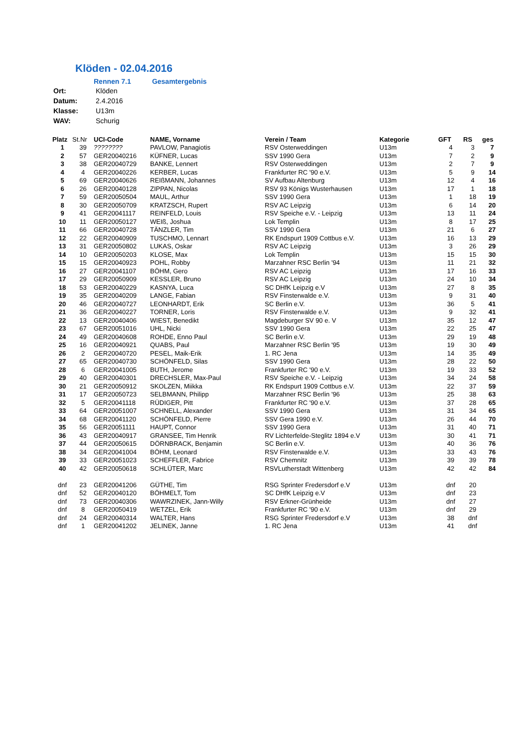Klöden - 02.04.2016
Rennen 7.1 Gesamtergebnis
| Ort: | Klöden |
| Datum: | 2.4.2016 |
| Klasse: | U13m |
| WAV: | Schurig |
| Platz | St.Nr | UCI-Code | NAME, Vorname | Verein / Team | Kategorie | GFT | RS | ges |
| --- | --- | --- | --- | --- | --- | --- | --- | --- |
| 1 | 39 | ???????? | PAVLOW, Panagiotis | RSV Osterweddingen | U13m | 4 | 3 | 7 |
| 2 | 57 | GER20040216 | KÜFNER, Lucas | SSV 1990 Gera | U13m | 7 | 2 | 9 |
| 3 | 38 | GER20040729 | BANKE, Lennert | RSV Osterweddingen | U13m | 2 | 7 | 9 |
| 4 | 4 | GER20040226 | KERBER, Lucas | Frankfurter RC '90 e.V. | U13m | 5 | 9 | 14 |
| 5 | 69 | GER20040626 | REIßMANN, Johannes | SV Aufbau Altenburg | U13m | 12 | 4 | 16 |
| 6 | 26 | GER20040128 | ZIPPAN, Nicolas | RSV 93 Königs Wusterhausen | U13m | 17 | 1 | 18 |
| 7 | 59 | GER20050504 | MAUL, Arthur | SSV 1990 Gera | U13m | 1 | 18 | 19 |
| 8 | 30 | GER20050709 | KRATZSCH, Rupert | RSV AC Leipzig | U13m | 6 | 14 | 20 |
| 9 | 41 | GER20041117 | REINFELD, Louis | RSV Speiche e.V. - Leipzig | U13m | 13 | 11 | 24 |
| 10 | 11 | GER20050127 | WEIß, Joshua | Lok Templin | U13m | 8 | 17 | 25 |
| 11 | 66 | GER20040728 | TÄNZLER, Tim | SSV 1990 Gera | U13m | 21 | 6 | 27 |
| 12 | 22 | GER20040909 | TUSCHMO, Lennart | RK Endspurt 1909 Cottbus e.V. | U13m | 16 | 13 | 29 |
| 13 | 31 | GER20050802 | LUKAS, Oskar | RSV AC Leipzig | U13m | 3 | 26 | 29 |
| 14 | 10 | GER20050203 | KLOSE, Max | Lok Templin | U13m | 15 | 15 | 30 |
| 15 | 15 | GER20040923 | POHL, Robby | Marzahner RSC Berlin '94 | U13m | 11 | 21 | 32 |
| 16 | 27 | GER20041107 | BÖHM, Gero | RSV AC Leipzig | U13m | 17 | 16 | 33 |
| 17 | 29 | GER20050909 | KESSLER, Bruno | RSV AC Leipzig | U13m | 24 | 10 | 34 |
| 18 | 53 | GER20040229 | KASNYA, Luca | SC DHfK Leipzig e.V | U13m | 27 | 8 | 35 |
| 19 | 35 | GER20040209 | LANGE, Fabian | RSV Finsterwalde e.V. | U13m | 9 | 31 | 40 |
| 20 | 46 | GER20040727 | LEONHARDT, Erik | SC Berlin e.V. | U13m | 36 | 5 | 41 |
| 21 | 36 | GER20040227 | TORNER, Loris | RSV Finsterwalde e.V. | U13m | 9 | 32 | 41 |
| 22 | 13 | GER20040406 | WIEST, Benedikt | Magdeburger SV 90 e. V | U13m | 35 | 12 | 47 |
| 23 | 67 | GER20051016 | UHL, Nicki | SSV 1990 Gera | U13m | 22 | 25 | 47 |
| 24 | 49 | GER20040608 | ROHDE, Enno Paul | SC Berlin e.V. | U13m | 29 | 19 | 48 |
| 25 | 16 | GER20040921 | QUABS, Paul | Marzahner RSC Berlin '95 | U13m | 19 | 30 | 49 |
| 26 | 2 | GER20040720 | PESEL, Maik-Erik | 1. RC Jena | U13m | 14 | 35 | 49 |
| 27 | 65 | GER20040730 | SCHÖNFELD, Silas | SSV 1990 Gera | U13m | 28 | 22 | 50 |
| 28 | 6 | GER20041005 | BUTH, Jerome | Frankfurter RC '90 e.V. | U13m | 19 | 33 | 52 |
| 29 | 40 | GER20040301 | DRECHSLER, Max-Paul | RSV Speiche e.V. - Leipzig | U13m | 34 | 24 | 58 |
| 30 | 21 | GER20050912 | SKOLZEN, Miikka | RK Endspurt 1909 Cottbus e.V. | U13m | 22 | 37 | 59 |
| 31 | 17 | GER20050723 | SELBMANN, Philipp | Marzahner RSC Berlin '96 | U13m | 25 | 38 | 63 |
| 32 | 5 | GER20041118 | RÜDIGER, Pitt | Frankfurter RC '90 e.V. | U13m | 37 | 28 | 65 |
| 33 | 64 | GER20051007 | SCHNELL, Alexander | SSV 1990 Gera | U13m | 31 | 34 | 65 |
| 34 | 68 | GER20041120 | SCHÖNFELD, Pierre | SSV Gera 1990 e.V. | U13m | 26 | 44 | 70 |
| 35 | 56 | GER20051111 | HAUPT, Connor | SSV 1990 Gera | U13m | 31 | 40 | 71 |
| 36 | 43 | GER20040917 | GRANSEE, Tim Henrik | RV Lichterfelde-Steglitz 1894 e.V | U13m | 30 | 41 | 71 |
| 37 | 44 | GER20050615 | DÖRNBRACK, Benjamin | SC Berlin e.V. | U13m | 40 | 36 | 76 |
| 38 | 34 | GER20041004 | BÖHM, Leonard | RSV Finsterwalde e.V. | U13m | 33 | 43 | 76 |
| 39 | 33 | GER20051023 | SCHEFFLER, Fabrice | RSV Chemnitz | U13m | 39 | 39 | 78 |
| 40 | 42 | GER20050618 | SCHLÜTER, Marc | RSVLutherstadt Wittenberg | U13m | 42 | 42 | 84 |
| dnf | 23 | GER20041206 | GÜTHE, Tim | RSG Sprinter Fredersdorf e.V | U13m | dnf | 20 | |
| dnf | 52 | GER20040120 | BÖHMELT, Tom | SC DHfK Leipzig e.V | U13m | dnf | 23 | |
| dnf | 73 | GER20040306 | WAWRZINEK, Jann-Willy | RSV Erkner-Grünheide | U13m | dnf | 27 | |
| dnf | 8 | GER20050419 | WETZEL, Erik | Frankfurter RC '90 e.V. | U13m | dnf | 29 | |
| dnf | 24 | GER20040314 | WALTER, Hans | RSG Sprinter Fredersdorf e.V | U13m | 38 | dnf | |
| dnf | 1 | GER20041202 | JELINEK, Janne | 1. RC Jena | U13m | 41 | dnf | |